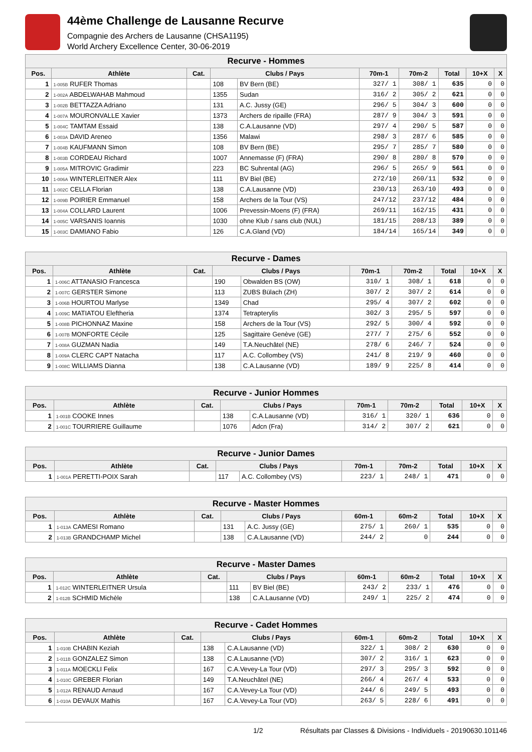44ème Challenge de Lausanne Recurve
Compagnie des Archers de Lausanne (CHSA1195)
World Archery Excellence Center, 30-06-2019
| Recurve - Hommes | | | | | | | | | |
| --- | --- | --- | --- | --- | --- | --- | --- | --- | --- |
| Pos. | Athlète | Cat. | Clubs / Pays | | 70m-1 | 70m-2 | Total | 10+X | X |
| 1 | 1-005B RUFER Thomas | | 108 | BV Bern (BE) | 327/ 1 | 308/ 1 | 635 | 0 | 0 |
| 2 | 1-002A ABDELWAHAB Mahmoud | | 1355 | Sudan | 316/ 2 | 305/ 2 | 621 | 0 | 0 |
| 3 | 1-002B BETTAZZA Adriano | | 131 | A.C. Jussy (GE) | 296/ 5 | 304/ 3 | 600 | 0 | 0 |
| 4 | 1-007A MOURONVALLE Xavier | | 1373 | Archers de ripaille (FRA) | 287/ 9 | 304/ 3 | 591 | 0 | 0 |
| 5 | 1-004C TAMTAM Essaid | | 138 | C.A.Lausanne (VD) | 297/ 4 | 290/ 5 | 587 | 0 | 0 |
| 6 | 1-003A DAVID Areneo | | 1356 | Malawi | 298/ 3 | 287/ 6 | 585 | 0 | 0 |
| 7 | 1-004B KAUFMANN Simon | | 108 | BV Bern (BE) | 295/ 7 | 285/ 7 | 580 | 0 | 0 |
| 8 | 1-003B CORDEAU Richard | | 1007 | Annemasse (F) (FRA) | 290/ 8 | 280/ 8 | 570 | 0 | 0 |
| 9 | 1-005A MITROVIC Gradimir | | 223 | BC Suhrental (AG) | 296/ 5 | 265/ 9 | 561 | 0 | 0 |
| 10 | 1-006A WINTERLEITNER Alex | | 111 | BV Biel (BE) | 272/10 | 260/11 | 532 | 0 | 0 |
| 11 | 1-002C CELLA Florian | | 138 | C.A.Lausanne (VD) | 230/13 | 263/10 | 493 | 0 | 0 |
| 12 | 1-009B POIRIER Emmanuel | | 158 | Archers de la Tour (VS) | 247/12 | 237/12 | 484 | 0 | 0 |
| 13 | 1-004A COLLARD Laurent | | 1006 | Prevessin-Moens (F) (FRA) | 269/11 | 162/15 | 431 | 0 | 0 |
| 14 | 1-005C VARSANIS Ioannis | | 1030 | ohne Klub / sans club (NUL) | 181/15 | 208/13 | 389 | 0 | 0 |
| 15 | 1-003C DAMIANO Fabio | | 126 | C.A.Gland (VD) | 184/14 | 165/14 | 349 | 0 | 0 |
| Recurve - Dames | | | | | | | | | |
| --- | --- | --- | --- | --- | --- | --- | --- | --- | --- |
| Pos. | Athlète | Cat. | Clubs / Pays | | 70m-1 | 70m-2 | Total | 10+X | X |
| 1 | 1-006C ATTANASIO Francesca | | 190 | Obwalden BS (OW) | 310/ 1 | 308/ 1 | 618 | 0 | 0 |
| 2 | 1-007C GERSTER Simone | | 113 | ZUBS Bülach (ZH) | 307/ 2 | 307/ 2 | 614 | 0 | 0 |
| 3 | 1-006B HOURTOU Marlyse | | 1349 | Chad | 295/ 4 | 307/ 2 | 602 | 0 | 0 |
| 4 | 1-009C MATIATOU Eleftheria | | 1374 | Tetrapterylis | 302/ 3 | 295/ 5 | 597 | 0 | 0 |
| 5 | 1-008B PICHONNAZ Maxine | | 158 | Archers de la Tour (VS) | 292/ 5 | 300/ 4 | 592 | 0 | 0 |
| 6 | 1-007B MONFORTE Cécile | | 125 | Sagittaire Genève (GE) | 277/ 7 | 275/ 6 | 552 | 0 | 0 |
| 7 | 1-008A GUZMAN Nadia | | 149 | T.A.Neuchâtel (NE) | 278/ 6 | 246/ 7 | 524 | 0 | 0 |
| 8 | 1-009A CLERC CAPT Natacha | | 117 | A.C. Collombey (VS) | 241/ 8 | 219/ 9 | 460 | 0 | 0 |
| 9 | 1-008C WILLIAMS Dianna | | 138 | C.A.Lausanne (VD) | 189/ 9 | 225/ 8 | 414 | 0 | 0 |
| Recurve - Junior Hommes | | | | | | | | | |
| --- | --- | --- | --- | --- | --- | --- | --- | --- | --- |
| Pos. | Athlète | Cat. | Clubs / Pays | | 70m-1 | 70m-2 | Total | 10+X | X |
| 1 | 1-001B COOKE Innes | | 138 | C.A.Lausanne (VD) | 316/ 1 | 320/ 1 | 636 | 0 | 0 |
| 2 | 1-001C TOURRIERE Guillaume | | 1076 | Adcn (Fra) | 314/ 2 | 307/ 2 | 621 | 0 | 0 |
| Recurve - Junior Dames | | | | | | | | | |
| --- | --- | --- | --- | --- | --- | --- | --- | --- | --- |
| Pos. | Athlète | Cat. | Clubs / Pays | | 70m-1 | 70m-2 | Total | 10+X | X |
| 1 | 1-001A PERETTI-POIX Sarah | | 117 | A.C. Collombey (VS) | 223/ 1 | 248/ 1 | 471 | 0 | 0 |
| Recurve - Master Hommes | | | | | | | | | |
| --- | --- | --- | --- | --- | --- | --- | --- | --- | --- |
| Pos. | Athlète | Cat. | Clubs / Pays | | 60m-1 | 60m-2 | Total | 10+X | X |
| 1 | 1-013A CAMESI Romano | | 131 | A.C. Jussy (GE) | 275/ 1 | 260/ 1 | 535 | 0 | 0 |
| 2 | 1-013B GRANDCHAMP Michel | | 138 | C.A.Lausanne (VD) | 244/ 2 | 0 | 244 | 0 | 0 |
| Recurve - Master Dames | | | | | | | | | |
| --- | --- | --- | --- | --- | --- | --- | --- | --- | --- |
| Pos. | Athlète | Cat. | Clubs / Pays | | 60m-1 | 60m-2 | Total | 10+X | X |
| 1 | 1-012C WINTERLEITNER Ursula | | 111 | BV Biel (BE) | 243/ 2 | 233/ 1 | 476 | 0 | 0 |
| 2 | 1-012B SCHMID Michèle | | 138 | C.A.Lausanne (VD) | 249/ 1 | 225/ 2 | 474 | 0 | 0 |
| Recurve - Cadet Hommes | | | | | | | | | |
| --- | --- | --- | --- | --- | --- | --- | --- | --- | --- |
| Pos. | Athlète | Cat. | Clubs / Pays | | 60m-1 | 60m-2 | Total | 10+X | X |
| 1 | 1-010B CHABIN Keziah | | 138 | C.A.Lausanne (VD) | 322/ 1 | 308/ 2 | 630 | 0 | 0 |
| 2 | 1-011B GONZALEZ Simon | | 138 | C.A.Lausanne (VD) | 307/ 2 | 316/ 1 | 623 | 0 | 0 |
| 3 | 1-011A MOECKLI Felix | | 167 | C.A.Vevey-La Tour (VD) | 297/ 3 | 295/ 3 | 592 | 0 | 0 |
| 4 | 1-010C GREBER Florian | | 149 | T.A.Neuchâtel (NE) | 266/ 4 | 267/ 4 | 533 | 0 | 0 |
| 5 | 1-012A RENAUD Arnaud | | 167 | C.A.Vevey-La Tour (VD) | 244/ 6 | 249/ 5 | 493 | 0 | 0 |
| 6 | 1-010A DEVAUX Mathis | | 167 | C.A.Vevey-La Tour (VD) | 263/ 5 | 228/ 6 | 491 | 0 | 0 |
1/2 Résultats par Classes & Divisions - Individuels - 20190630.101146